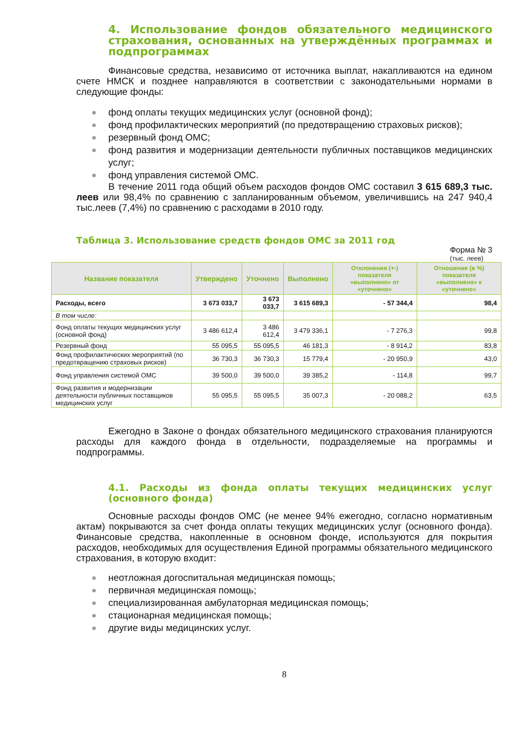4. Использование фондов обязательного медицинского страхования, основанных на утверждённых программах и подпрограммах
Финансовые средства, независимо от источника выплат, накапливаются на едином счете НМСК и позднее направляются в соответствии с законодательными нормами в следующие фонды:
фонд оплаты текущих медицинских услуг (основной фонд);
фонд профилактических мероприятий (по предотвращению страховых рисков);
резервный фонд ОМС;
фонд развития и модернизации деятельности публичных поставщиков медицинских услуг;
фонд управления системой ОМС.
В течение 2011 года общий объем расходов фондов ОМС составил 3 615 689,3 тыс. леев или 98,4% по сравнению с запланированным объемом, увеличившись на 247 940,4 тыс.леев (7,4%) по сравнению с расходами в 2010 году.
Таблица 3. Использование средств фондов ОМС за 2011 год
Форма № 3
(тыс. леев)
| Название показателя | Утверждено | Уточнено | Выполнено | Отклонения (+-) показателя «выполнено» от «уточнено» | Отношение (в %) показателя «выполнено» к «уточнено» |
| --- | --- | --- | --- | --- | --- |
| Расходы, всего | 3 673 033,7 | 3 673 033,7 | 3 615 689,3 | - 57 344,4 | 98,4 |
| В том числе: | | | | | |
| Фонд оплаты текущих медицинских услуг (основной фонд) | 3 486 612,4 | 3 486 612,4 | 3 479 336,1 | - 7 276,3 | 99,8 |
| Резервный фонд | 55 095,5 | 55 095,5 | 46 181,3 | - 8 914,2 | 83,8 |
| Фонд профилактических мероприятий (по предотвращению страховых рисков) | 36 730,3 | 36 730,3 | 15 779,4 | - 20 950,9 | 43,0 |
| Фонд управления системой ОМС | 39 500,0 | 39 500,0 | 39 385,2 | - 114,8 | 99,7 |
| Фонд развития и модернизации деятельности публичных поставщиков медицинских услуг | 55 095,5 | 55 095,5 | 35 007,3 | - 20 088,2 | 63,5 |
Ежегодно в Законе о фондах обязательного медицинского страхования планируются расходы для каждого фонда в отдельности, подразделяемые на программы и подпрограммы.
4.1. Расходы из фонда оплаты текущих медицинских услуг (основного фонда)
Основные расходы фондов ОМС (не менее 94% ежегодно, согласно нормативным актам) покрываются за счет фонда оплаты текущих медицинских услуг (основного фонда). Финансовые средства, накопленные в основном фонде, используются для покрытия расходов, необходимых для осуществления Единой программы обязательного медицинского страхования, в которую входит:
неотложная догоспитальная медицинская помощь;
первичная медицинская помощь;
специализированная амбулаторная медицинская помощь;
стационарная медицинская помощь;
другие виды медицинских услуг.
8